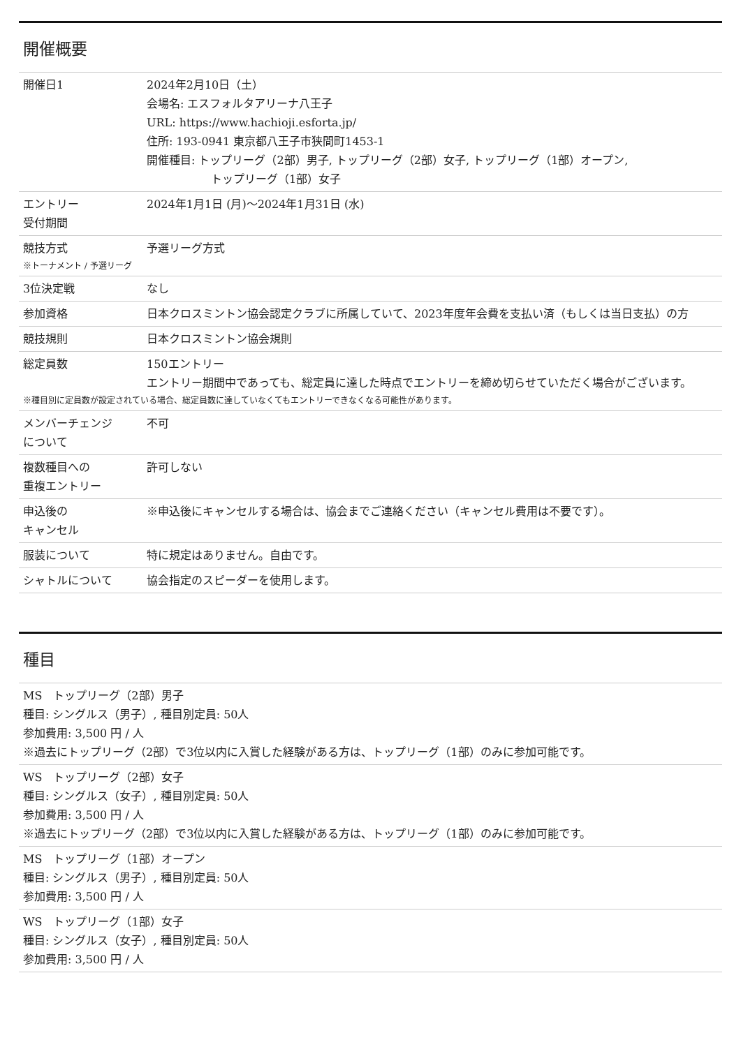開催概要
| 開催日1 | 2024年2月10日（土） 会場名: エスフォルタアリーナ八王子 URL: https://www.hachioji.esforta.jp/ 住所: 193-0941 東京都八王子市狭間町1453-1 開催種目: トップリーグ（2部）男子, トップリーグ（2部）女子, トップリーグ（1部）オープン, トップリーグ（1部）女子 |
| エントリー 受付期間 | 2024年1月1日 (月)〜2024年1月31日 (水) |
| 競技方式 | 予選リーグ方式 |
| ※トーナメント / 予選リーグ | |
| 3位決定戦 | なし |
| 参加資格 | 日本クロスミントン協会認定クラブに所属していて、2023年度年会費を支払い済（もしくは当日支払）の方 |
| 競技規則 | 日本クロスミントン協会規則 |
| 総定員数 | 150エントリー エントリー期間中であっても、総定員に達した時点でエントリーを締め切らせていただく場合がございます。 |
| ※種目別に定員数が設定されている場合、総定員数に達していなくてもエントリーできなくなる可能性があります。 | |
| メンバーチェンジ について | 不可 |
| 複数種目への 重複エントリー | 許可しない |
| 申込後の キャンセル | ※申込後にキャンセルする場合は、協会までご連絡ください（キャンセル費用は不要です）。 |
| 服装について | 特に規定はありません。自由です。 |
| シャトルについて | 協会指定のスピーダーを使用します。 |
種目
MS　トップリーグ（2部）男子
種目: シングルス（男子）, 種目別定員: 50人
参加費用: 3,500 円 / 人
※過去にトップリーグ（2部）で3位以内に入賞した経験がある方は、トップリーグ（1部）のみに参加可能です。
WS　トップリーグ（2部）女子
種目: シングルス（女子）, 種目別定員: 50人
参加費用: 3,500 円 / 人
※過去にトップリーグ（2部）で3位以内に入賞した経験がある方は、トップリーグ（1部）のみに参加可能です。
MS　トップリーグ（1部）オープン
種目: シングルス（男子）, 種目別定員: 50人
参加費用: 3,500 円 / 人
WS　トップリーグ（1部）女子
種目: シングルス（女子）, 種目別定員: 50人
参加費用: 3,500 円 / 人